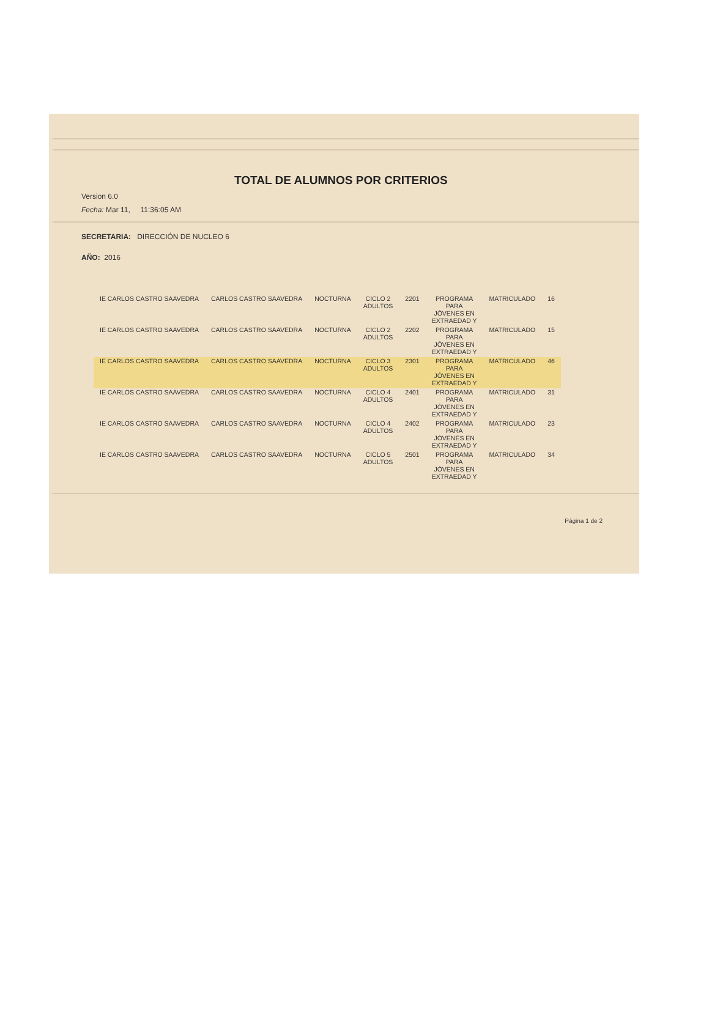TOTAL DE ALUMNOS POR CRITERIOS
Version 6.0
Fecha: Mar 11, 11:36:05 AM
SECRETARIA: DIRECCIÓN DE NUCLEO 6
AÑO: 2016
| IE CARLOS CASTRO SAAVEDRA | CARLOS CASTRO SAAVEDRA | NOCTURNA | CICLO 2 ADULTOS | 2201 | PROGRAMA PARA JÓVENES EN EXTRAEDAD Y | MATRICULADO | 16 |
| IE CARLOS CASTRO SAAVEDRA | CARLOS CASTRO SAAVEDRA | NOCTURNA | CICLO 2 ADULTOS | 2202 | PROGRAMA PARA JÓVENES EN EXTRAEDAD Y | MATRICULADO | 15 |
| IE CARLOS CASTRO SAAVEDRA | CARLOS CASTRO SAAVEDRA | NOCTURNA | CICLO 3 ADULTOS | 2301 | PROGRAMA PARA JÓVENES EN EXTRAEDAD Y | MATRICULADO | 46 |
| IE CARLOS CASTRO SAAVEDRA | CARLOS CASTRO SAAVEDRA | NOCTURNA | CICLO 4 ADULTOS | 2401 | PROGRAMA PARA JÓVENES EN EXTRAEDAD Y | MATRICULADO | 31 |
| IE CARLOS CASTRO SAAVEDRA | CARLOS CASTRO SAAVEDRA | NOCTURNA | CICLO 4 ADULTOS | 2402 | PROGRAMA PARA JÓVENES EN EXTRAEDAD Y | MATRICULADO | 23 |
| IE CARLOS CASTRO SAAVEDRA | CARLOS CASTRO SAAVEDRA | NOCTURNA | CICLO 5 ADULTOS | 2501 | PROGRAMA PARA JÓVENES EN EXTRAEDAD Y | MATRICULADO | 34 |
Página 1 de 2